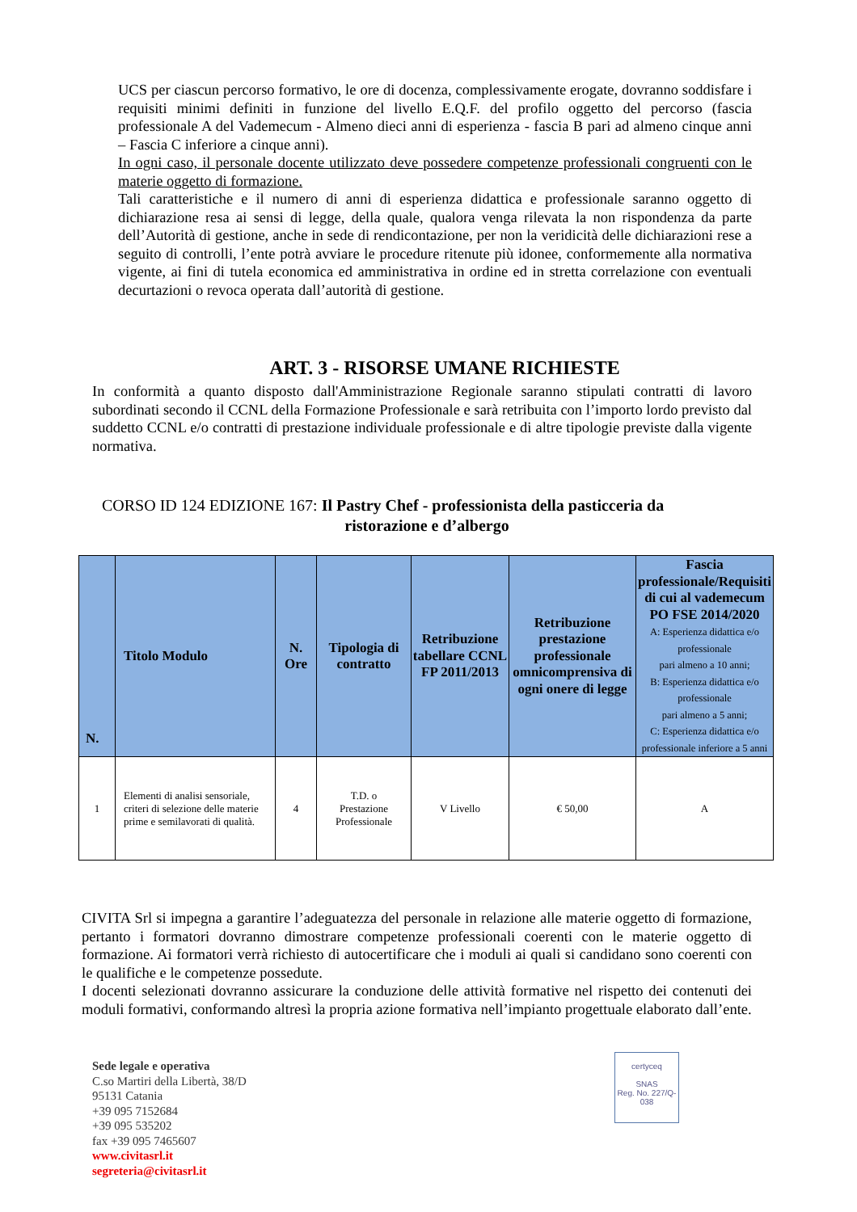UCS per ciascun percorso formativo, le ore di docenza, complessivamente erogate, dovranno soddisfare i requisiti minimi definiti in funzione del livello E.Q.F. del profilo oggetto del percorso (fascia professionale A del Vademecum - Almeno dieci anni di esperienza - fascia B pari ad almeno cinque anni – Fascia C inferiore a cinque anni).
In ogni caso, il personale docente utilizzato deve possedere competenze professionali congruenti con le materie oggetto di formazione.
Tali caratteristiche e il numero di anni di esperienza didattica e professionale saranno oggetto di dichiarazione resa ai sensi di legge, della quale, qualora venga rilevata la non rispondenza da parte dell’Autorità di gestione, anche in sede di rendicontazione, per non la veridicità delle dichiarazioni rese a seguito di controlli, l’ente potrà avviare le procedure ritenute più idonee, conformemente alla normativa vigente, ai fini di tutela economica ed amministrativa in ordine ed in stretta correlazione con eventuali decurtazioni o revoca operata dall’autorità di gestione.
ART. 3 - RISORSE UMANE RICHIESTE
In conformità a quanto disposto dall'Amministrazione Regionale saranno stipulati contratti di lavoro subordinati secondo il CCNL della Formazione Professionale e sarà retribuita con l’importo lordo previsto dal suddetto CCNL e/o contratti di prestazione individuale professionale e di altre tipologie previste dalla vigente normativa.
CORSO ID 124 EDIZIONE 167: Il Pastry Chef - professionista della pasticceria da
ristorazione e d’albergo
| N. | Titolo Modulo | N. Ore | Tipologia di contratto | Retribuzione tabellare CCNL FP 2011/2013 | Retribuzione prestazione professionale omnicomprensiva di ogni onere di legge | Fascia professionale/Requisiti di cui al vademecum PO FSE 2014/2020 A: Esperienza didattica e/o professionale pari almeno a 10 anni; B: Esperienza didattica e/o professionale pari almeno a 5 anni; C: Esperienza didattica e/o professionale inferiore a 5 anni |
| --- | --- | --- | --- | --- | --- | --- |
| 1 | Elementi di analisi sensoriale, criteri di selezione delle materie prime e semilavorati di qualità. | 4 | T.D. o Prestazione Professionale | V Livello | € 50,00 | A |
CIVITA Srl si impegna a garantire l’adeguatezza del personale in relazione alle materie oggetto di formazione, pertanto i formatori dovranno dimostrare competenze professionali coerenti con le materie oggetto di formazione. Ai formatori verrà richiesto di autocertificare che i moduli ai quali si candidano sono coerenti con le qualifiche e le competenze possedute.
I docenti selezionati dovranno assicurare la conduzione delle attività formative nel rispetto dei contenuti dei moduli formativi, conformando altresì la propria azione formativa nell’impianto progettuale elaborato dall’ente.
Sede legale e operativa
C.so Martiri della Libertà, 38/D
95131 Catania
+39 095 7152684
+39 095 535202
fax +39 095 7465607
www.civitasrl.it
segreteria@civitasrl.it
certyceq
SNAS
Reg. No. 227/Q-038